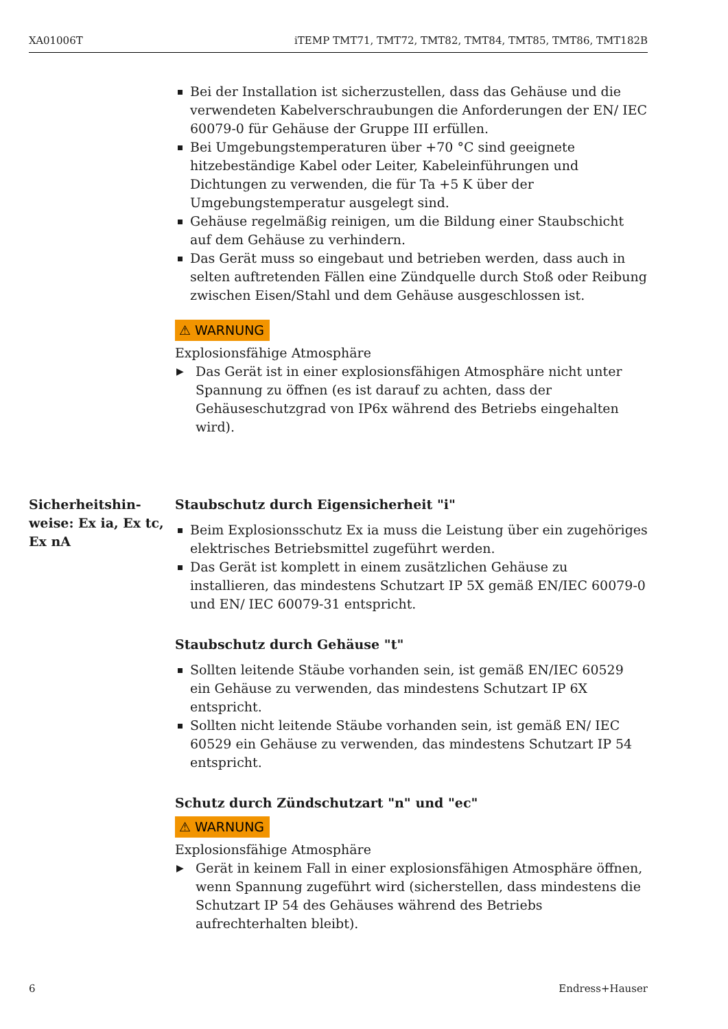XA01006T iTEMP TMT71, TMT72, TMT82, TMT84, TMT85, TMT86, TMT182B
Bei der Installation ist sicherzustellen, dass das Gehäuse und die verwendeten Kabelverschraubungen die Anforderungen der EN/ IEC 60079-0 für Gehäuse der Gruppe III erfüllen.
Bei Umgebungstemperaturen über +70 °C sind geeignete hitzebeständige Kabel oder Leiter, Kabeleinführungen und Dichtungen zu verwenden, die für Ta +5 K über der Umgebungstemperatur ausgelegt sind.
Gehäuse regelmäßig reinigen, um die Bildung einer Staubschicht auf dem Gehäuse zu verhindern.
Das Gerät muss so eingebaut und betrieben werden, dass auch in selten auftretenden Fällen eine Zündquelle durch Stoß oder Reibung zwischen Eisen/Stahl und dem Gehäuse ausgeschlossen ist.
⚠ WARNUNG
Explosionsfähige Atmosphäre
▶ Das Gerät ist in einer explosionsfähigen Atmosphäre nicht unter Spannung zu öffnen (es ist darauf zu achten, dass der Gehäuseschutzgrad von IP6x während des Betriebs eingehalten wird).
Sicherheitshin-
weise: Ex ia, Ex tc,
Ex nA
Staubschutz durch Eigensicherheit "i"
Beim Explosionsschutz Ex ia muss die Leistung über ein zugehöriges elektrisches Betriebsmittel zugeführt werden.
Das Gerät ist komplett in einem zusätzlichen Gehäuse zu installieren, das mindestens Schutzart IP 5X gemäß EN/IEC 60079-0 und EN/ IEC 60079-31 entspricht.
Staubschutz durch Gehäuse "t"
Sollten leitende Stäube vorhanden sein, ist gemäß EN/IEC 60529 ein Gehäuse zu verwenden, das mindestens Schutzart IP 6X entspricht.
Sollten nicht leitende Stäube vorhanden sein, ist gemäß EN/ IEC 60529 ein Gehäuse zu verwenden, das mindestens Schutzart IP 54 entspricht.
Schutz durch Zündschutzart "n" und "ec"
⚠ WARNUNG
Explosionsfähige Atmosphäre
▶ Gerät in keinem Fall in einer explosionsfähigen Atmosphäre öffnen, wenn Spannung zugeführt wird (sicherstellen, dass mindestens die Schutzart IP 54 des Gehäuses während des Betriebs aufrechterhalten bleibt).
6 Endress+Hauser